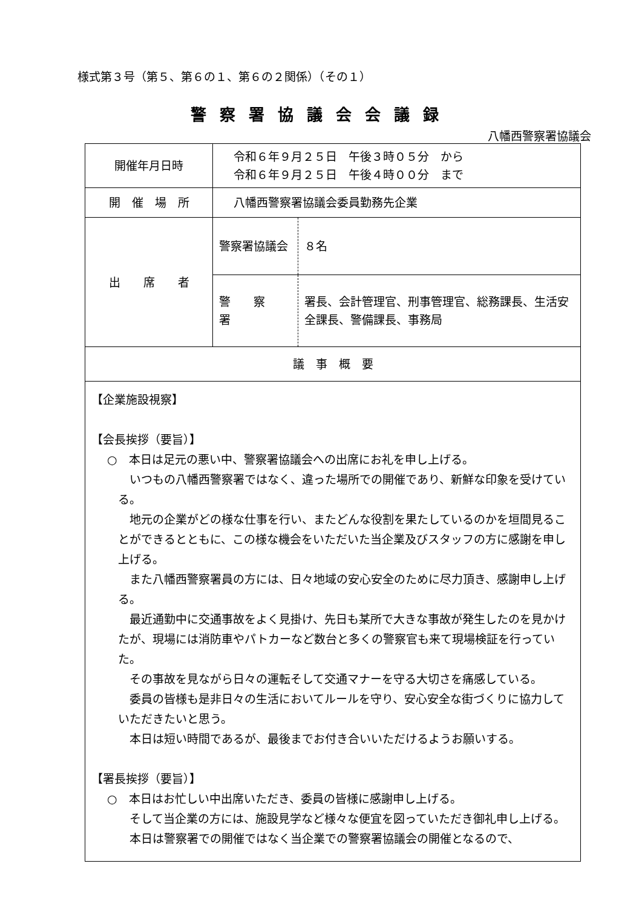様式第３号（第５、第６の１、第６の２関係）（その１）
警察署協議会会議録
八幡西警察署協議会
| 開催年月日時 | 令和６年９月２５日 午後３時０５分 から 令和６年９月２５日 午後４時００分 まで | |
| 開 催 場 所 | 八幡西警察署協議会委員勤務先企業 | |
| 出 席 者 | 警察署協議会 | ８名 |
| | 警 察 署 | 署長、会計管理官、刑事管理官、総務課長、生活安全課長、警備課長、事務局 |
| 議 事 概 要 | | |
| 【企業施設視察】 【会長挨拶（要旨）】 ○ 本日は足元の悪い中、警察署協議会への出席にお礼を申し上げる。 いつもの八幡西警察署ではなく、違った場所での開催であり、新鮮な印象を受けている。 地元の企業がどの様な仕事を行い、またどんな役割を果たしているのかを垣間見ることができるとともに、この様な機会をいただいた当企業及びスタッフの方に感謝を申し上げる。 また八幡西警察署員の方には、日々地域の安心安全のために尽力頂き、感謝申し上げる。 最近通勤中に交通事故をよく見掛け、先日も某所で大きな事故が発生したのを見かけたが、現場には消防車やパトカーなど数台と多くの警察官も来て現場検証を行っていた。 その事故を見ながら日々の運転そして交通マナーを守る大切さを痛感している。 委員の皆様も是非日々の生活においてルールを守り、安心安全な街づくりに協力していただきたいと思う。 本日は短い時間であるが、最後までお付き合いいただけるようお願いする。 【署長挨拶（要旨）】 ○ 本日はお忙しい中出席いただき、委員の皆様に感謝申し上げる。 そして当企業の方には、施設見学など様々な便宜を図っていただき御礼申し上げる。 本日は警察署での開催ではなく当企業での警察署協議会の開催となるので、 | | |